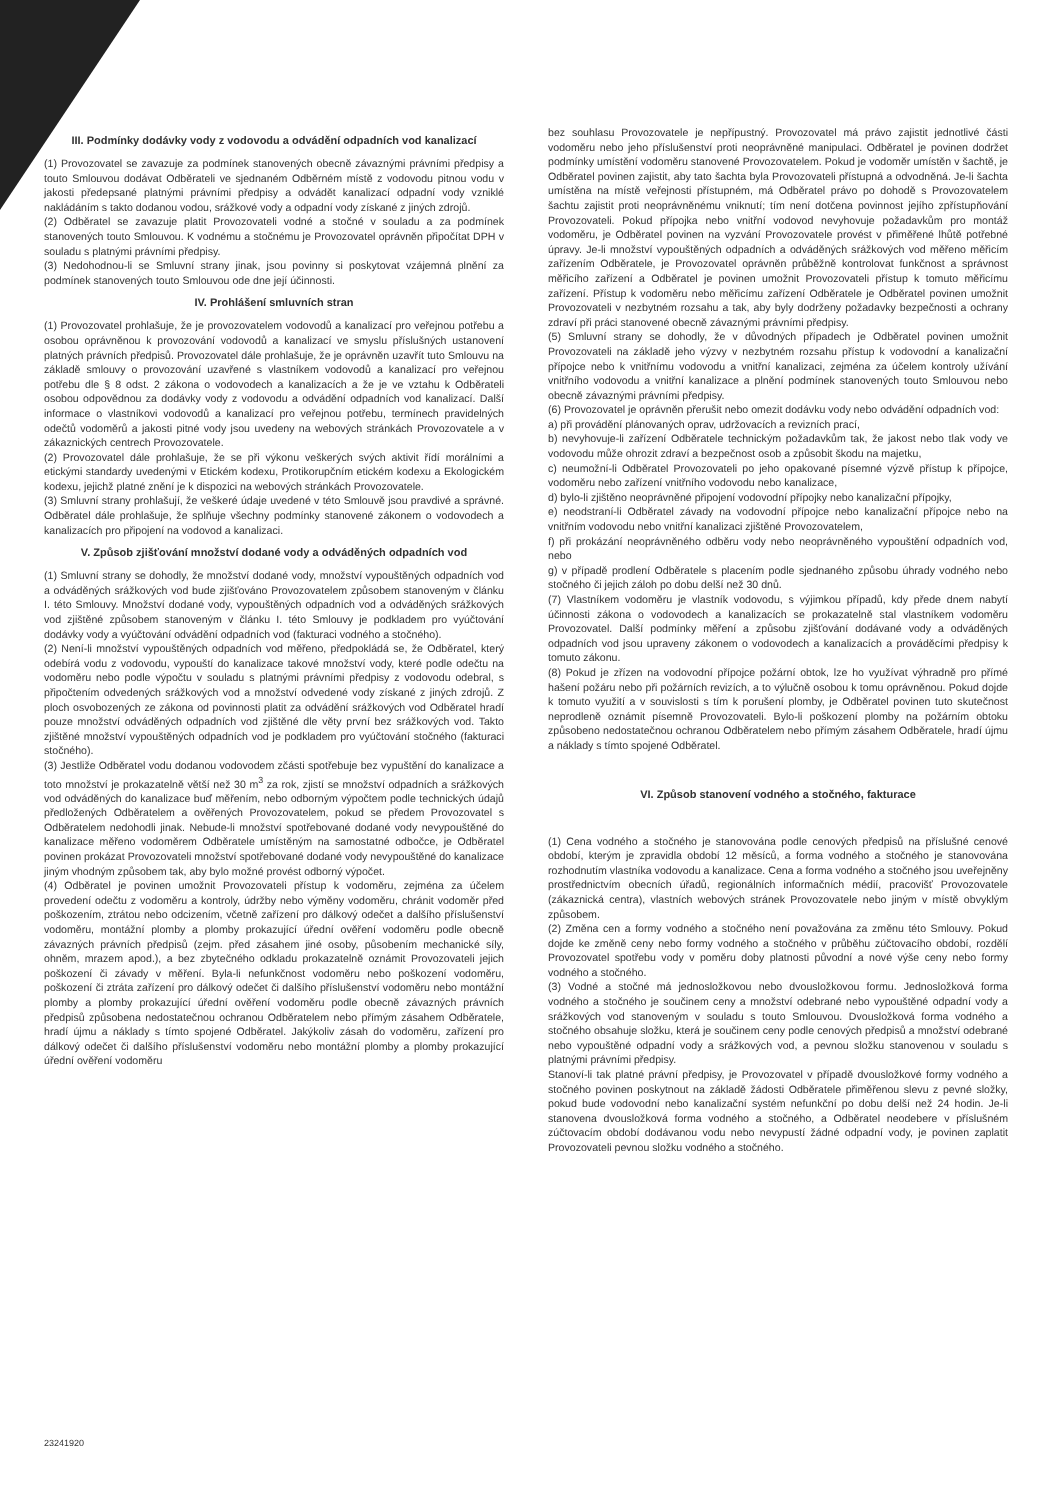III. Podmínky dodávky vody z vodovodu a odvádění odpadních vod kanalizací
(1) Provozovatel se zavazuje za podmínek stanovených obecně závaznými právními předpisy a touto Smlouvou dodávat Odběrateli ve sjednaném Odběrném místě z vodovodu pitnou vodu v jakosti předepsané platnými právními předpisy a odvádět kanalizací odpadní vody vzniklé nakládáním s takto dodanou vodou, srážkové vody a odpadní vody získané z jiných zdrojů.
(2) Odběratel se zavazuje platit Provozovateli vodné a stočné v souladu a za podmínek stanovených touto Smlouvou. K vodnému a stočnému je Provozovatel oprávněn připočítat DPH v souladu s platnými právními předpisy.
(3) Nedohodnou-li se Smluvní strany jinak, jsou povinny si poskytovat vzájemná plnění za podmínek stanovených touto Smlouvou ode dne její účinnosti.
IV. Prohlášení smluvních stran
(1) Provozovatel prohlašuje, že je provozovatelem vodovodů a kanalizací pro veřejnou potřebu a osobou oprávněnou k provozování vodovodů a kanalizací ve smyslu příslušných ustanovení platných právních předpisů. Provozovatel dále prohlašuje, že je oprávněn uzavřít tuto Smlouvu na základě smlouvy o provozování uzavřené s vlastníkem vodovodů a kanalizací pro veřejnou potřebu dle § 8 odst. 2 zákona o vodovodech a kanalizacích a že je ve vztahu k Odběrateli osobou odpovědnou za dodávky vody z vodovodu a odvádění odpadních vod kanalizací. Další informace o vlastníkovi vodovodů a kanalizací pro veřejnou potřebu, termínech pravidelných odečtů vodoměrů a jakosti pitné vody jsou uvedeny na webových stránkách Provozovatele a v zákaznických centrech Provozovatele.
(2) Provozovatel dále prohlašuje, že se při výkonu veškerých svých aktivit řídí morálními a etickými standardy uvedenými v Etickém kodexu, Protikorupčním etickém kodexu a Ekologickém kodexu, jejichž platné znění je k dispozici na webových stránkách Provozovatele.
(3) Smluvní strany prohlašují, že veškeré údaje uvedené v této Smlouvě jsou pravdivé a správné. Odběratel dále prohlašuje, že splňuje všechny podmínky stanovené zákonem o vodovodech a kanalizacích pro připojení na vodovod a kanalizaci.
V. Způsob zjišťování množství dodané vody a odváděných odpadních vod
(1) Smluvní strany se dohodly, že množství dodané vody, množství vypouštěných odpadních vod a odváděných srážkových vod bude zjišťováno Provozovatelem způsobem stanoveným v článku I. této Smlouvy. Množství dodané vody, vypouštěných odpadních vod a odváděných srážkových vod zjištěné způsobem stanoveným v článku I. této Smlouvy je podkladem pro vyúčtování dodávky vody a vyúčtování odvádění odpadních vod (fakturaci vodného a stočného).
(2) Není-li množství vypouštěných odpadních vod měřeno, předpokládá se, že Odběratel, který odebírá vodu z vodovodu, vypouští do kanalizace takové množství vody, které podle odečtu na vodoměru nebo podle výpočtu v souladu s platnými právními předpisy z vodovodu odebral, s připočtením odvedených srážkových vod a množství odvedené vody získané z jiných zdrojů. Z ploch osvobozených ze zákona od povinnosti platit za odvádění srážkových vod Odběratel hradí pouze množství odváděných odpadních vod zjištěné dle věty první bez srážkových vod. Takto zjištěné množství vypouštěných odpadních vod je podkladem pro vyúčtování stočného (fakturaci stočného).
(3) Jestliže Odběratel vodu dodanou vodovodem zčásti spotřebuje bez vypuštění do kanalizace a toto množství je prokazatelně větší než 30 m<sup>3</sup> za rok, zjistí se množství odpadních a srážkových vod odváděných do kanalizace buď měřením, nebo odborným výpočtem podle technických údajů předložených Odběratelem a ověřených Provozovatelem, pokud se předem Provozovatel s Odběratelem nedohodli jinak. Nebude-li množství spotřebované dodané vody nevypouštěné do kanalizace měřeno vodoměrem Odběratele umístěným na samostatné odbočce, je Odběratel povinen prokázat Provozovateli množství spotřebované dodané vody nevypouštěné do kanalizace jiným vhodným způsobem tak, aby bylo možné provést odborný výpočet.
(4) Odběratel je povinen umožnit Provozovateli přístup k vodoměru, zejména za účelem provedení odečtu z vodoměru a kontroly, údržby nebo výměny vodoměru, chránit vodoměr před poškozením, ztrátou nebo odcizením, včetně zařízení pro dálkový odečet a dalšího příslušenství vodoměru, montážní plomby a plomby prokazující úřední ověření vodoměru podle obecně závazných právních předpisů (zejm. před zásahem jiné osoby, působením mechanické síly, ohněm, mrazem apod.), a bez zbytečného odkladu prokazatelně oznámit Provozovateli jejich poškození či závady v měření. Byla-li nefunkčnost vodoměru nebo poškození vodoměru, poškození či ztráta zařízení pro dálkový odečet či dalšího příslušenství vodoměru nebo montážní plomby a plomby prokazující úřední ověření vodoměru podle obecně závazných právních předpisů způsobena nedostatečnou ochranou Odběratelem nebo přímým zásahem Odběratele, hradí újmu a náklady s tímto spojené Odběratel. Jakýkoliv zásah do vodoměru, zařízení pro dálkový odečet či dalšího příslušenství vodoměru nebo montážní plomby a plomby prokazující úřední ověření vodoměru
bez souhlasu Provozovatele je nepřípustný. Provozovatel má právo zajistit jednotlivé části vodoměru nebo jeho příslušenství proti neoprávněné manipulaci. Odběratel je povinen dodržet podmínky umístění vodoměru stanovené Provozovatelem. Pokud je vodoměr umístěn v šachtě, je Odběratel povinen zajistit, aby tato šachta byla Provozovateli přístupná a odvodněná. Je-li šachta umístěna na místě veřejnosti přístupném, má Odběratel právo po dohodě s Provozovatelem šachtu zajistit proti neoprávněnému vniknutí; tím není dotčena povinnost jejího zpřístupňování Provozovateli. Pokud přípojka nebo vnitřní vodovod nevyhovuje požadavkům pro montáž vodoměru, je Odběratel povinen na vyzvání Provozovatele provést v přiměřené lhůtě potřebné úpravy. Je-li množství vypouštěných odpadních a odváděných srážkových vod měřeno měřicím zařízením Odběratele, je Provozovatel oprávněn průběžně kontrolovat funkčnost a správnost měřicího zařízení a Odběratel je povinen umožnit Provozovateli přístup k tomuto měřicímu zařízení. Přístup k vodoměru nebo měřicímu zařízení Odběratele je Odběratel povinen umožnit Provozovateli v nezbytném rozsahu a tak, aby byly dodrženy požadavky bezpečnosti a ochrany zdraví při práci stanovené obecně závaznými právními předpisy.
(5) Smluvní strany se dohodly, že v důvodných případech je Odběratel povinen umožnit Provozovateli na základě jeho výzvy v nezbytném rozsahu přístup k vodovodní a kanalizační přípojce nebo k vnitřnímu vodovodu a vnitřní kanalizaci, zejména za účelem kontroly užívání vnitřního vodovodu a vnitřní kanalizace a plnění podmínek stanovených touto Smlouvou nebo obecně závaznými právními předpisy.
(6) Provozovatel je oprávněn přerušit nebo omezit dodávku vody nebo odvádění odpadních vod:
a) při provádění plánovaných oprav, udržovacích a revizních prací,
b) nevyhovuje-li zařízení Odběratele technickým požadavkům tak, že jakost nebo tlak vody ve vodovodu může ohrozit zdraví a bezpečnost osob a způsobit škodu na majetku,
c) neumožní-li Odběratel Provozovateli po jeho opakované písemné výzvě přístup k přípojce, vodoměru nebo zařízení vnitřního vodovodu nebo kanalizace,
d) bylo-li zjištěno neoprávněné připojení vodovodní přípojky nebo kanalizační přípojky,
e) neodstraní-li Odběratel závady na vodovodní přípojce nebo kanalizační přípojce nebo na vnitřním vodovodu nebo vnitřní kanalizaci zjištěné Provozovatelem,
f) při prokázání neoprávněného odběru vody nebo neoprávněného vypouštění odpadních vod, nebo
g) v případě prodlení Odběratele s placením podle sjednaného způsobu úhrady vodného nebo stočného či jejich záloh po dobu delší než 30 dnů.
(7) Vlastníkem vodoměru je vlastník vodovodu, s výjimkou případů, kdy přede dnem nabytí účinnosti zákona o vodovodech a kanalizacích se prokazatelně stal vlastníkem vodoměru Provozovatel. Další podmínky měření a způsobu zjišťování dodávané vody a odváděných odpadních vod jsou upraveny zákonem o vodovodech a kanalizacích a prováděcími předpisy k tomuto zákonu.
(8) Pokud je zřízen na vodovodní přípojce požární obtok, lze ho využívat výhradně pro přímé hašení požáru nebo při požárních revizích, a to výlučně osobou k tomu oprávněnou. Pokud dojde k tomuto využití a v souvislosti s tím k porušení plomby, je Odběratel povinen tuto skutečnost neprodleně oznámit písemně Provozovateli. Bylo-li poškození plomby na požárním obtoku způsobeno nedostatečnou ochranou Odběratelem nebo přímým zásahem Odběratele, hradí újmu a náklady s tímto spojené Odběratel.
VI. Způsob stanovení vodného a stočného, fakturace
(1) Cena vodného a stočného je stanovována podle cenových předpisů na příslušné cenové období, kterým je zpravidla období 12 měsíců, a forma vodného a stočného je stanovována rozhodnutím vlastníka vodovodu a kanalizace. Cena a forma vodného a stočného jsou uveřejněny prostřednictvím obecních úřadů, regionálních informačních médií, pracovišť Provozovatele (zákaznická centra), vlastních webových stránek Provozovatele nebo jiným v místě obvyklým způsobem.
(2) Změna cen a formy vodného a stočného není považována za změnu této Smlouvy. Pokud dojde ke změně ceny nebo formy vodného a stočného v průběhu zúčtovacího období, rozdělí Provozovatel spotřebu vody v poměru doby platnosti původní a nové výše ceny nebo formy vodného a stočného.
(3) Vodné a stočné má jednosložkovou nebo dvousložkovou formu. Jednosložková forma vodného a stočného je součinem ceny a množství odebrané nebo vypouštěné odpadní vody a srážkových vod stanoveným v souladu s touto Smlouvou. Dvousložková forma vodného a stočného obsahuje složku, která je součinem ceny podle cenových předpisů a množství odebrané nebo vypouštěné odpadní vody a srážkových vod, a pevnou složku stanovenou v souladu s platnými právními předpisy.
Stanoví-li tak platné právní předpisy, je Provozovatel v případě dvousložkové formy vodného a stočného povinen poskytnout na základě žádosti Odběratele přiměřenou slevu z pevné složky, pokud bude vodovodní nebo kanalizační systém nefunkční po dobu delší než 24 hodin. Je-li stanovena dvousložková forma vodného a stočného, a Odběratel neodebere v příslušném zúčtovacím období dodávanou vodu nebo nevypustí žádné odpadní vody, je povinen zaplatit Provozovateli pevnou složku vodného a stočného.
23241920